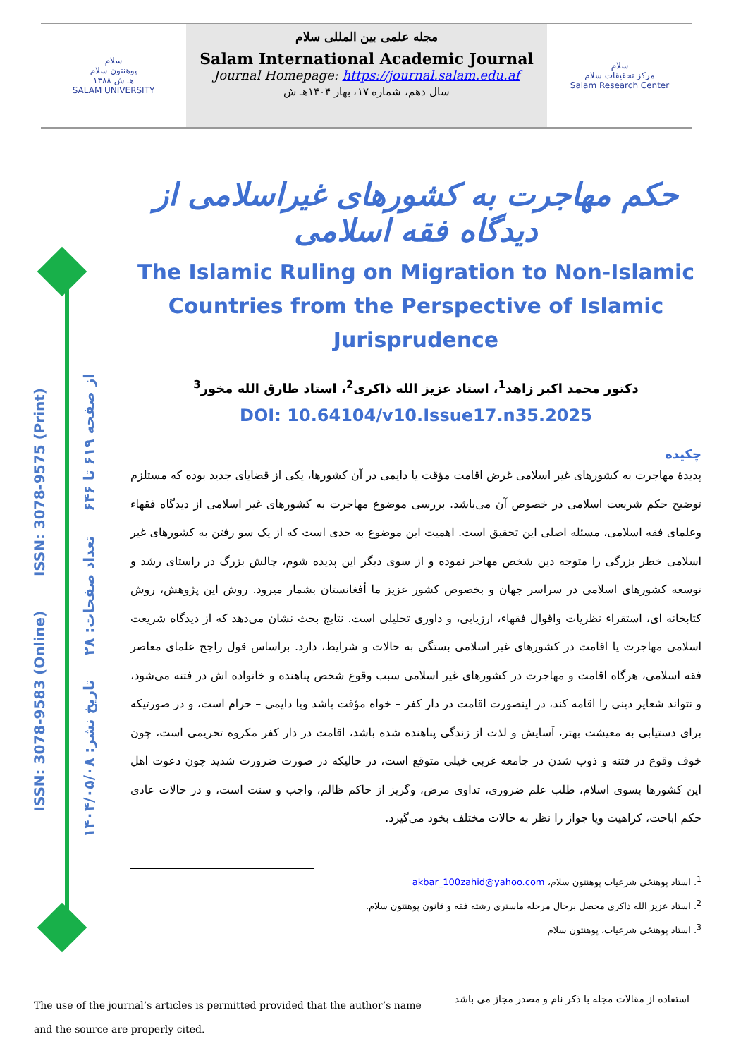سلام
پوهنتون سلام
۱۳۸۸ هـ ش
SALAM UNIVERSITY
مجله علمی بین المللی سلام
Salam International Academic Journal
Journal Homepage: https://journal.salam.edu.af
سال دهم، شماره ۱۷، بهار ۱۴۰۴هـ ش
سلام
مرکز تحقیقات سلام
Salam Research Center
ISSN: 3078-9583 (Online) ISSN: 3078-9575 (Print)
از صفحه ۶۱۹ تا ۶۴۶ تعداد صفحات: ۲۸ تاریخ نشر: ۱۴۰۴/۰۵/۰۸
حکم مهاجرت به کشورهای غیراسلامی از دیدگاه فقه اسلامی
The Islamic Ruling on Migration to Non-Islamic Countries from the Perspective of Islamic Jurisprudence
دکتور محمد اکبر زاهد<sup>1</sup>، استاد عزیز الله ذاکری<sup>2</sup>، استاد طارق الله مخور<sup>3</sup>
DOI: 10.64104/v10.Issue17.n35.2025
چکیده
پدیدهٔ مهاجرت به کشورهای غیر اسلامی غرض اقامت مؤقت یا دایمی در آن کشورها، یکی از قضایای جدید بوده که مستلزم توضیح حکم شریعت اسلامی در خصوص آن می‌باشد. بررسی موضوع مهاجرت به کشورهای غیر اسلامی از دیدگاه فقهاء وعلمای فقه اسلامی، مسئله اصلی این تحقیق است. اهمیت این موضوع به حدی است که از یک سو رفتن به کشورهای غیر اسلامی خطر بزرگی را متوجه دین شخص مهاجر نموده و از سوی دیگر این پدیده شوم، چالش بزرگ در راستای رشد و توسعه کشورهای اسلامی در سراسر جهان و بخصوص کشور عزیز ما أفغانستان بشمار میرود. روش این پژوهش، روش کتابخانه ای، استقراء نظریات واقوال فقهاء، ارزیابی، و داوری تحلیلی است. نتایج بحث نشان می‌دهد که از دیدگاه شریعت اسلامی مهاجرت یا اقامت در کشورهای غیر اسلامی بستگی به حالات و شرایط، دارد. براساس قول راجح علمای معاصر فقه اسلامی، هرگاه اقامت و مهاجرت در کشورهای غیر اسلامی سبب وقوع شخص پناهنده و خانواده اش در فتنه می‌شود، و نتواند شعایر دینی را اقامه کند، در اینصورت اقامت در دار کفر – خواه مؤقت باشد ویا دایمی – حرام است، و در صورتیکه برای دستیابی به معیشت بهتر، آسایش و لذت از زندگی پناهنده شده باشد، اقامت در دار کفر مکروه تحریمی است، چون خوف وقوع در فتنه و ذوب شدن در جامعه غربی خیلی متوقع است، در حالیکه در صورت ضرورت شدید چون دعوت اهل این کشورها بسوی اسلام، طلب علم ضروری، تداوی مرض، وگریز از حاکم ظالم، واجب و سنت است، و در حالات عادی حکم اباحت، کراهیت ویا جواز را نظر به حالات مختلف بخود می‌گیرد.
<sup>1</sup>. استاد پوهنځی شرعیات پوهنتون سلام، akbar_100zahid@yahoo.com
<sup>2</sup>. استاد عزیز الله ذاکری محصل برحال مرحله ماستری رشته فقه و قانون پوهنتون سلام.
<sup>3</sup>. استاد پوهنځی شرعیات، پوهنتون سلام
The use of the journal’s articles is permitted provided that the author’s name and the source are properly cited.
استفاده از مقالات مجله با ذکر نام و مصدر مجاز می باشد